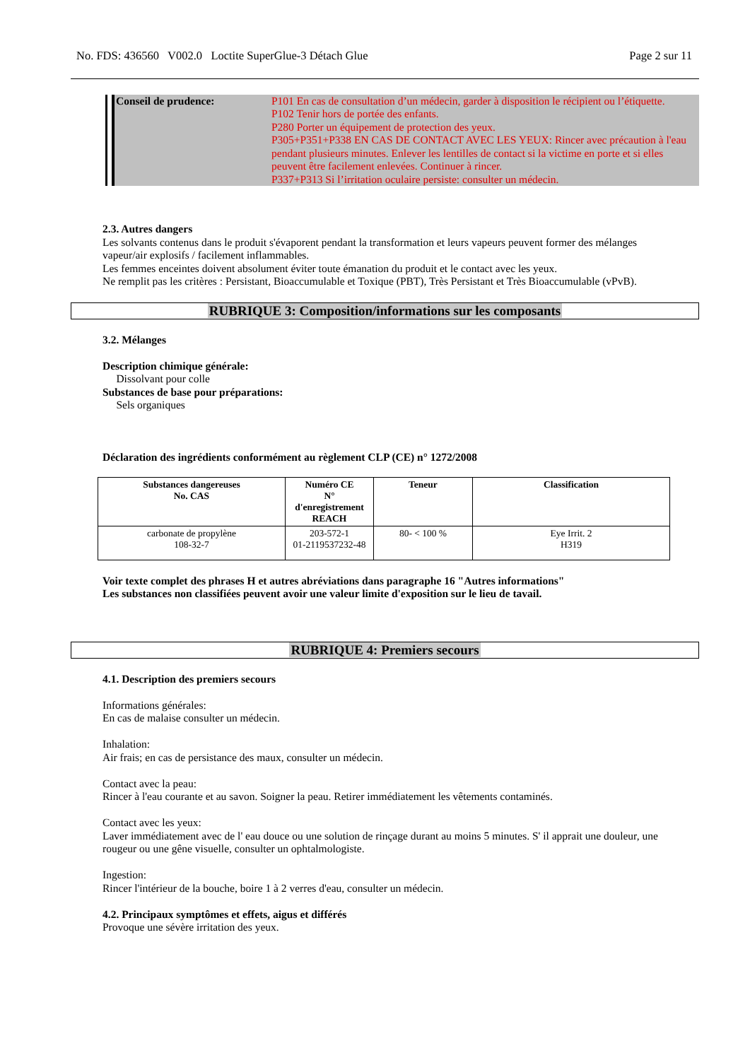No. FDS: 436560 V002.0 Loctite SuperGlue-3 Détach Glue Page 2 sur 11
Conseil de prudence: P101 En cas de consultation d’un médecin, garder à disposition le récipient ou l’étiquette.
P102 Tenir hors de portée des enfants.
P280 Porter un équipement de protection des yeux.
P305+P351+P338 EN CAS DE CONTACT AVEC LES YEUX: Rincer avec précaution à l'eau pendant plusieurs minutes. Enlever les lentilles de contact si la victime en porte et si elles peuvent être facilement enlevées. Continuer à rincer.
P337+P313 Si l’irritation oculaire persiste: consulter un médecin.
2.3. Autres dangers
Les solvants contenus dans le produit s'évaporent pendant la transformation et leurs vapeurs peuvent former des mélanges vapeur/air explosifs / facilement inflammables.
Les femmes enceintes doivent absolument éviter toute émanation du produit et le contact avec les yeux.
Ne remplit pas les critères : Persistant, Bioaccumulable et Toxique (PBT), Très Persistant et Très Bioaccumulable (vPvB).
RUBRIQUE 3: Composition/informations sur les composants
3.2. Mélanges
Description chimique générale:
Dissolvant pour colle
Substances de base pour préparations:
Sels organiques
Déclaration des ingrédients conformément au règlement CLP (CE) n° 1272/2008
| Substances dangereuses No. CAS | Numéro CE N° d'enregistrement REACH | Teneur | Classification |
| --- | --- | --- | --- |
| carbonate de propylène 108-32-7 | 203-572-1 01-2119537232-48 | 80- < 100 % | Eye Irrit. 2 H319 |
Voir texte complet des phrases H et autres abréviations dans paragraphe 16 "Autres informations"
Les substances non classifiées peuvent avoir une valeur limite d'exposition sur le lieu de tavail.
RUBRIQUE 4: Premiers secours
4.1. Description des premiers secours
Informations générales:
En cas de malaise consulter un médecin.
Inhalation:
Air frais; en cas de persistance des maux, consulter un médecin.
Contact avec la peau:
Rincer à l'eau courante et au savon. Soigner la peau. Retirer immédiatement les vêtements contaminés.
Contact avec les yeux:
Laver immédiatement avec de l' eau douce ou une solution de rinçage durant au moins 5 minutes. S' il apprait une douleur, une rougeur ou une gêne visuelle, consulter un ophtalmologiste.
Ingestion:
Rincer l'intérieur de la bouche, boire 1 à 2 verres d'eau, consulter un médecin.
4.2. Principaux symptômes et effets, aigus et différés
Provoque une sévère irritation des yeux.